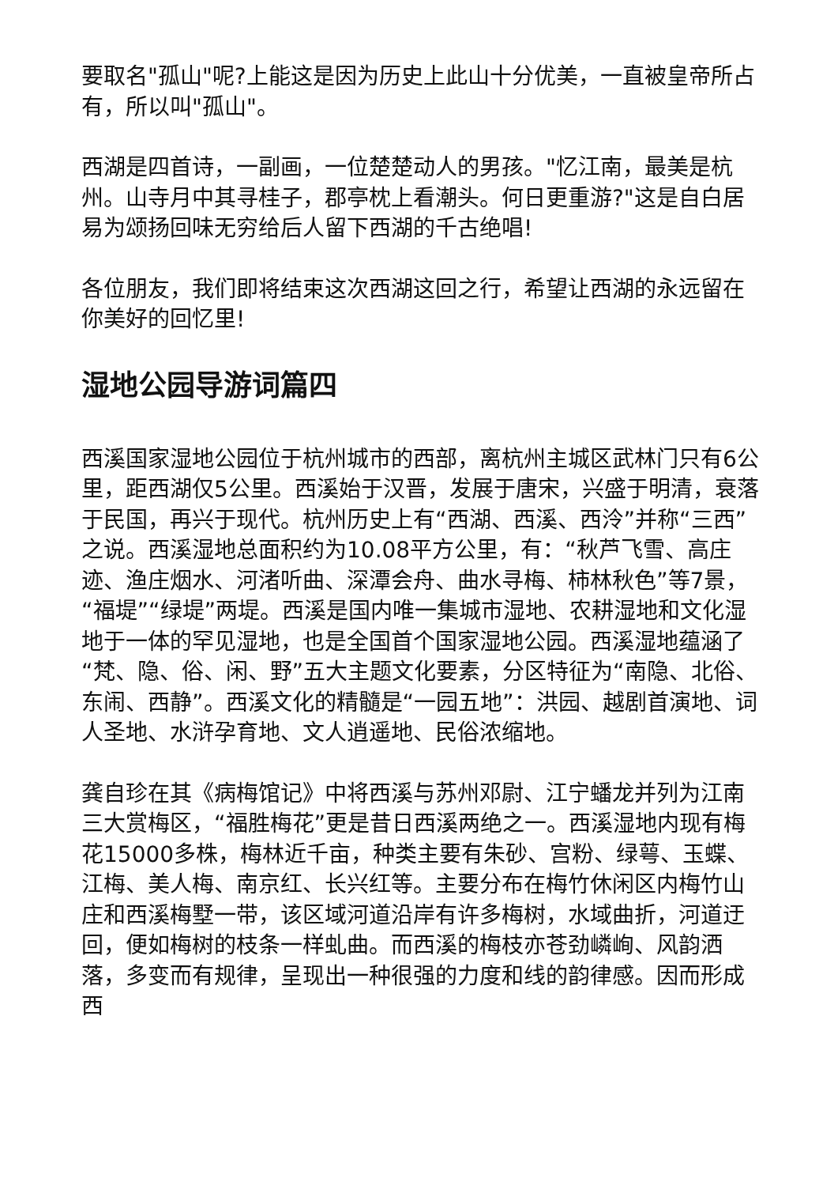要取名"孤山"呢?上能这是因为历史上此山十分优美，一直被皇帝所占有，所以叫"孤山"。
西湖是四首诗，一副画，一位楚楚动人的男孩。"忆江南，最美是杭州。山寺月中其寻桂子，郡亭枕上看潮头。何日更重游?"这是自白居易为颂扬回味无穷给后人留下西湖的千古绝唱!
各位朋友，我们即将结束这次西湖这回之行，希望让西湖的永远留在你美好的回忆里!
湿地公园导游词篇四
西溪国家湿地公园位于杭州城市的西部，离杭州主城区武林门只有6公里，距西湖仅5公里。西溪始于汉晋，发展于唐宋，兴盛于明清，衰落于民国，再兴于现代。杭州历史上有“西湖、西溪、西泠”并称“三西”之说。西溪湿地总面积约为10.08平方公里，有：“秋芦飞雪、高庄迹、渔庄烟水、河渚听曲、深潭会舟、曲水寻梅、柿林秋色”等7景，“福堤”“绿堤”两堤。西溪是国内唯一集城市湿地、农耕湿地和文化湿地于一体的罕见湿地，也是全国首个国家湿地公园。西溪湿地蕴涵了“梵、隐、俗、闲、野”五大主题文化要素，分区特征为“南隐、北俗、东闹、西静”。西溪文化的精髓是“一园五地”：洪园、越剧首演地、词人圣地、水浒孕育地、文人逍遥地、民俗浓缩地。
龚自珍在其《病梅馆记》中将西溪与苏州邓尉、江宁蟠龙并列为江南三大赏梅区，“福胜梅花”更是昔日西溪两绝之一。西溪湿地内现有梅花15000多株，梅林近千亩，种类主要有朱砂、宫粉、绿萼、玉蝶、江梅、美人梅、南京红、长兴红等。主要分布在梅竹休闲区内梅竹山庄和西溪梅墅一带，该区域河道沿岸有许多梅树，水域曲折，河道迂回，便如梅树的枝条一样虬曲。而西溪的梅枝亦苍劲嶙峋、风韵洒落，多变而有规律，呈现出一种很强的力度和线的韵律感。因而形成西